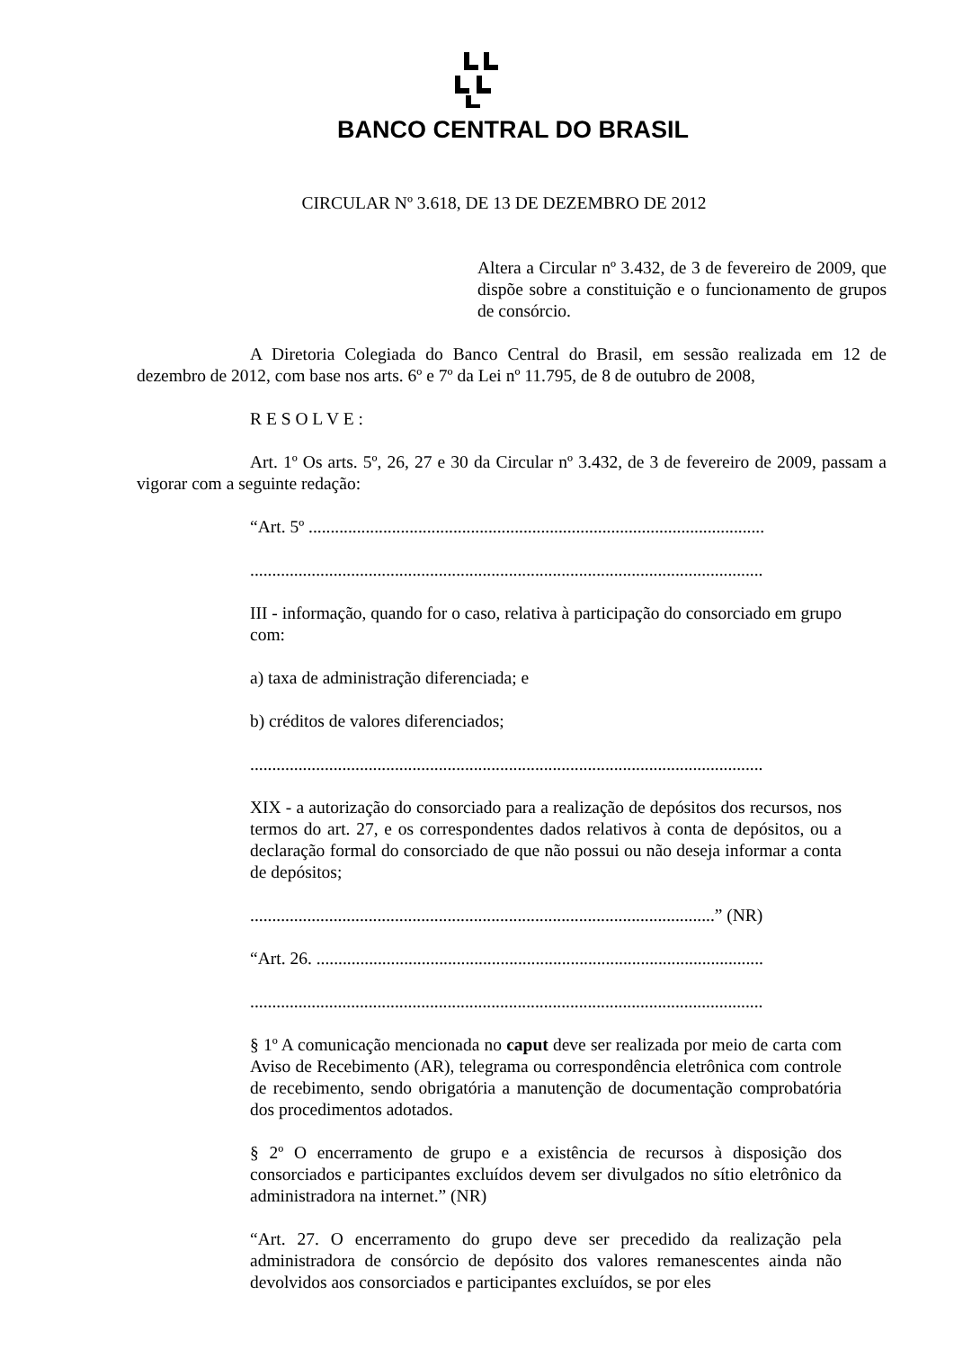BANCO CENTRAL DO BRASIL
CIRCULAR Nº 3.618, DE 13 DE DEZEMBRO DE 2012
Altera a Circular nº 3.432, de 3 de fevereiro de 2009, que dispõe sobre a constituição e o funcionamento de grupos de consórcio.
A Diretoria Colegiada do Banco Central do Brasil, em sessão realizada em 12 de dezembro de 2012, com base nos arts. 6º e 7º da Lei nº 11.795, de 8 de outubro de 2008,
R E S O L V E :
Art. 1º Os arts. 5º, 26, 27 e 30 da Circular nº 3.432, de 3 de fevereiro de 2009, passam a vigorar com a seguinte redação:
“Art. 5º ........................................................................................................
.....................................................................................................................
III - informação, quando for o caso, relativa à participação do consorciado em grupo com:
a) taxa de administração diferenciada; e
b) créditos de valores diferenciados;
.....................................................................................................................
XIX - a autorização do consorciado para a realização de depósitos dos recursos, nos termos do art. 27, e os correspondentes dados relativos à conta de depósitos, ou a declaração formal do consorciado de que não possui ou não deseja informar a conta de depósitos;
..........................................................................................................” (NR)
“Art. 26. ......................................................................................................
.....................................................................................................................
§ 1º A comunicação mencionada no caput deve ser realizada por meio de carta com Aviso de Recebimento (AR), telegrama ou correspondência eletrônica com controle de recebimento, sendo obrigatória a manutenção de documentação comprobatória dos procedimentos adotados.
§ 2º O encerramento de grupo e a existência de recursos à disposição dos consorciados e participantes excluídos devem ser divulgados no sítio eletrônico da administradora na internet.” (NR)
“Art. 27. O encerramento do grupo deve ser precedido da realização pela administradora de consórcio de depósito dos valores remanescentes ainda não devolvidos aos consorciados e participantes excluídos, se por eles